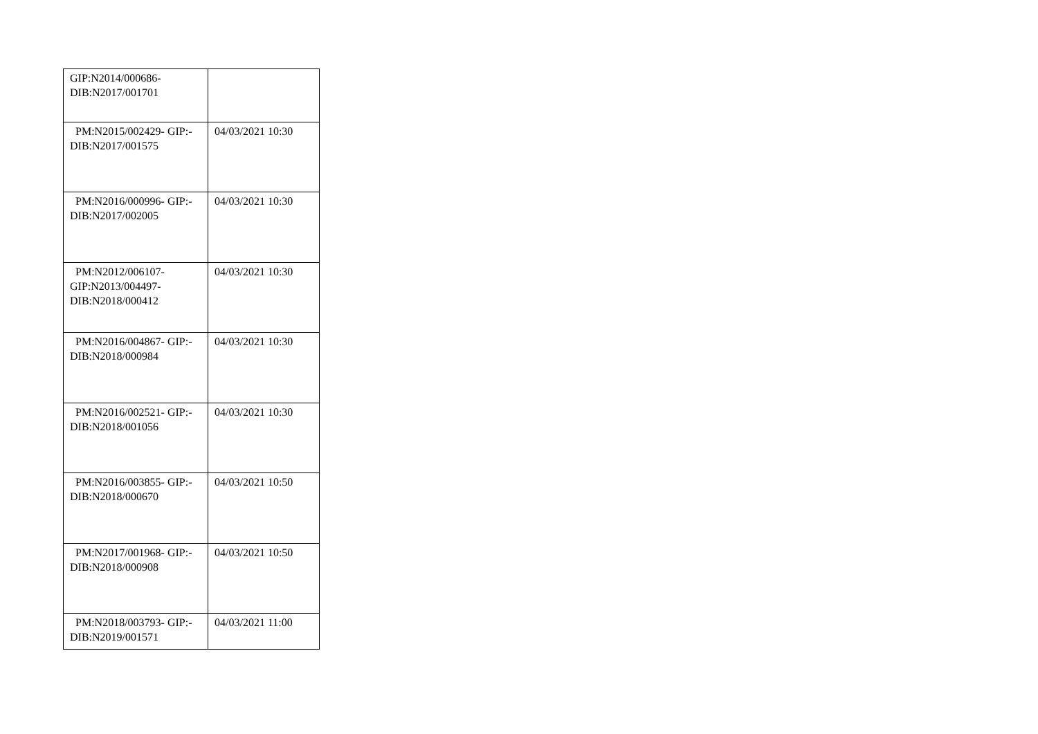| GIP:N2014/000686- DIB:N2017/001701 | |
| PM:N2015/002429- GIP:- DIB:N2017/001575 | 04/03/2021 10:30 |
| PM:N2016/000996- GIP:- DIB:N2017/002005 | 04/03/2021 10:30 |
| PM:N2012/006107- GIP:N2013/004497- DIB:N2018/000412 | 04/03/2021 10:30 |
| PM:N2016/004867- GIP:- DIB:N2018/000984 | 04/03/2021 10:30 |
| PM:N2016/002521- GIP:- DIB:N2018/001056 | 04/03/2021 10:30 |
| PM:N2016/003855- GIP:- DIB:N2018/000670 | 04/03/2021 10:50 |
| PM:N2017/001968- GIP:- DIB:N2018/000908 | 04/03/2021 10:50 |
| PM:N2018/003793- GIP:- DIB:N2019/001571 | 04/03/2021 11:00 |